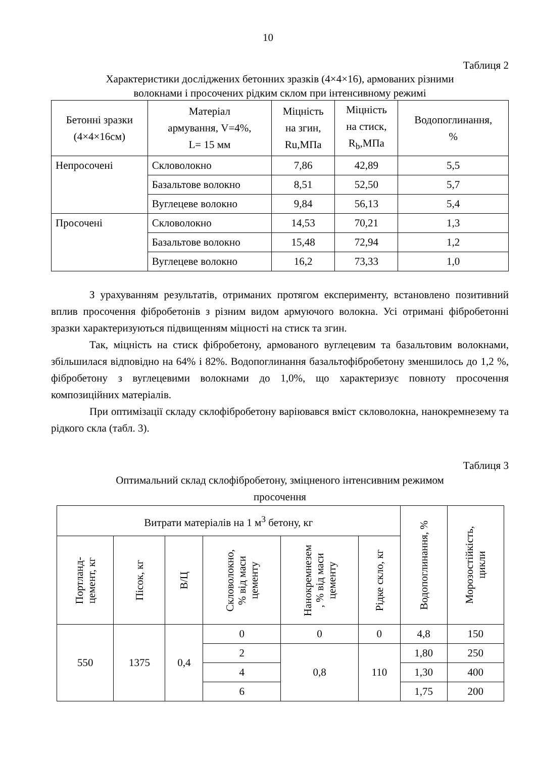10
Таблиця 2
Характеристики досліджених бетонних зразків (4×4×16), армованих різними
волокнами і просочених рідким склом при інтенсивному режимі
| Бетонні зразки (4×4×16см) | Матеріал армування, V=4%, L= 15 мм | Міцність на згин, Ru,МПа | Міцність на стиск, R<sub>b</sub>,МПа | Водопоглинання, % |
| --- | --- | --- | --- | --- |
| Непросочені | Скловолокно | 7,86 | 42,89 | 5,5 |
| | Базальтове волокно | 8,51 | 52,50 | 5,7 |
| | Вуглецеве волокно | 9,84 | 56,13 | 5,4 |
| Просочені | Скловолокно | 14,53 | 70,21 | 1,3 |
| | Базальтове волокно | 15,48 | 72,94 | 1,2 |
| | Вуглецеве волокно | 16,2 | 73,33 | 1,0 |
З урахуванням результатів, отриманих протягом експерименту, встановлено позитивний вплив просочення фібробетонів з різним видом армуючого волокна. Усі отримані фібробетонні зразки характеризуються підвищенням міцності на стиск та згин.
Так, міцність на стиск фібробетону, армованого вуглецевим та базальтовим волокнами, збільшилася відповідно на 64% і 82%. Водопоглинання базальтофібробетону зменшилось до 1,2 %, фібробетону з вуглецевими волокнами до 1,0%, що характеризує повноту просочення композиційних матеріалів.
При оптимізації складу склофібробетону варіювався вміст скловолокна, нанокремнезему та рідкого скла (табл. 3).
Таблиця 3
Оптимальний склад склофібробетону, зміцненого інтенсивним режимом
просочення
| Витрати матеріалів на 1 м<sup>3</sup> бетону, кг | | | | | | Водопоглинання, % | Морозостійкість, цикли |
| --- | --- | --- | --- | --- | --- | --- | --- |
| Портланд- цемент, кг | Пісок, кг | В/Ц | Скловолокно, % від маси цементу | Нанокремнезем , % від маси цементу | Рідке скло, кг | | |
| 550 | 1375 | 0,4 | 0 | 0 | 0 | 4,8 | 150 |
| | | | 2 | 0,8 | 110 | 1,80 | 250 |
| | | | 4 | | | 1,30 | 400 |
| | | | 6 | | | 1,75 | 200 |